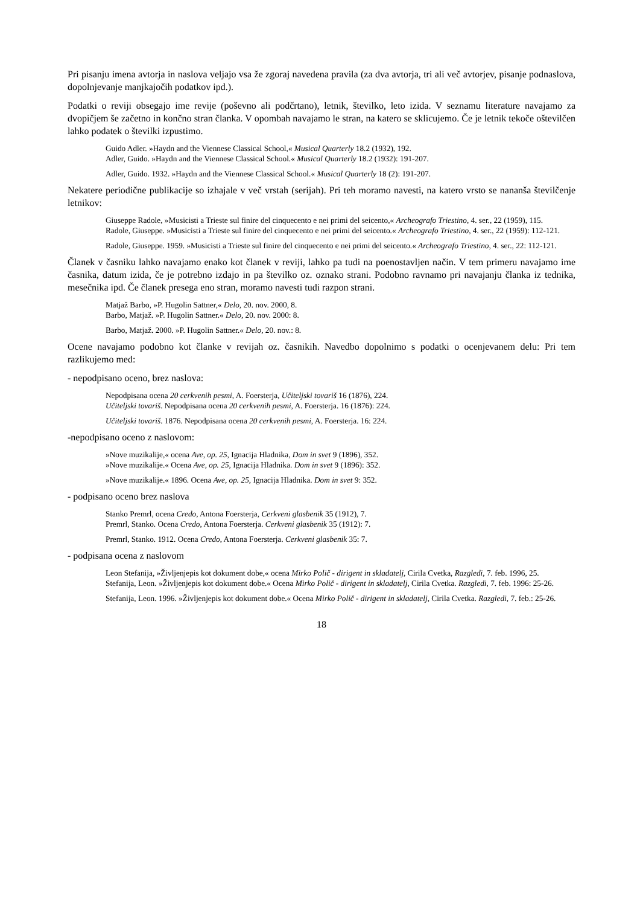Pri pisanju imena avtorja in naslova veljajo vsa že zgoraj navedena pravila (za dva avtorja, tri ali več avtorjev, pisanje podnaslova, dopolnjevanje manjkajočih podatkov ipd.).
Podatki o reviji obsegajo ime revije (poševno ali podčrtano), letnik, številko, leto izida. V seznamu literature navajamo za dvopičjem še začetno in končno stran članka. V opombah navajamo le stran, na katero se sklicujemo. Če je letnik tekoče oštevilčen lahko podatek o številki izpustimo.
Guido Adler. »Haydn and the Viennese Classical School,« Musical Quarterly 18.2 (1932), 192.
Adler, Guido. »Haydn and the Viennese Classical School.« Musical Quarterly 18.2 (1932): 191-207.
Adler, Guido. 1932. »Haydn and the Viennese Classical School.« Musical Quarterly 18 (2): 191-207.
Nekatere periodične publikacije so izhajale v več vrstah (serijah). Pri teh moramo navesti, na katero vrsto se nananša številčenje letnikov:
Giuseppe Radole, »Musicisti a Trieste sul finire del cinquecento e nei primi del seicento,« Archeografo Triestino, 4. ser., 22 (1959), 115.
Radole, Giuseppe. »Musicisti a Trieste sul finire del cinquecento e nei primi del seicento.« Archeografo Triestino, 4. ser., 22 (1959): 112-121.
Radole, Giuseppe. 1959. »Musicisti a Trieste sul finire del cinquecento e nei primi del seicento.« Archeografo Triestino, 4. ser., 22: 112-121.
Članek v časniku lahko navajamo enako kot članek v reviji, lahko pa tudi na poenostavljen način. V tem primeru navajamo ime časnika, datum izida, če je potrebno izdajo in pa številko oz. oznako strani. Podobno ravnamo pri navajanju članka iz tednika, mesečnika ipd. Če članek presega eno stran, moramo navesti tudi razpon strani.
Matjaž Barbo, »P. Hugolin Sattner,« Delo, 20. nov. 2000, 8.
Barbo, Matjaž. »P. Hugolin Sattner.« Delo, 20. nov. 2000: 8.
Barbo, Matjaž. 2000. »P. Hugolin Sattner.« Delo, 20. nov.: 8.
Ocene navajamo podobno kot članke v revijah oz. časnikih. Navedbo dopolnimo s podatki o ocenjevanem delu: Pri tem razlikujemo med:
- nepodpisano oceno, brez naslova:
Nepodpisana ocena 20 cerkvenih pesmi, A. Foersterja, Učiteljski tovariš 16 (1876), 224.
Učiteljski tovariš. Nepodpisana ocena 20 cerkvenih pesmi, A. Foersterja. 16 (1876): 224.
Učiteljski tovariš. 1876. Nepodpisana ocena 20 cerkvenih pesmi, A. Foersterja. 16: 224.
-nepodpisano oceno z naslovom:
»Nove muzikalije,« ocena Ave, op. 25, Ignacija Hladnika, Dom in svet 9 (1896), 352.
»Nove muzikalije.« Ocena Ave, op. 25, Ignacija Hladnika. Dom in svet 9 (1896): 352.
»Nove muzikalije.« 1896. Ocena Ave, op. 25, Ignacija Hladnika. Dom in svet 9: 352.
- podpisano oceno brez naslova
Stanko Premrl, ocena Credo, Antona Foersterja, Cerkveni glasbenik 35 (1912), 7.
Premrl, Stanko. Ocena Credo, Antona Foersterja. Cerkveni glasbenik 35 (1912): 7.
Premrl, Stanko. 1912. Ocena Credo, Antona Foersterja. Cerkveni glasbenik 35: 7.
- podpisana ocena z naslovom
Leon Stefanija, »Življenjepis kot dokument dobe,« ocena Mirko Polič - dirigent in skladatelj, Cirila Cvetka, Razgledi, 7. feb. 1996, 25.
Stefanija, Leon. »Življenjepis kot dokument dobe.« Ocena Mirko Polič - dirigent in skladatelj, Cirila Cvetka. Razgledi, 7. feb. 1996: 25-26.
Stefanija, Leon. 1996. »Življenjepis kot dokument dobe.« Ocena Mirko Polič - dirigent in skladatelj, Cirila Cvetka. Razgledi, 7. feb.: 25-26.
18